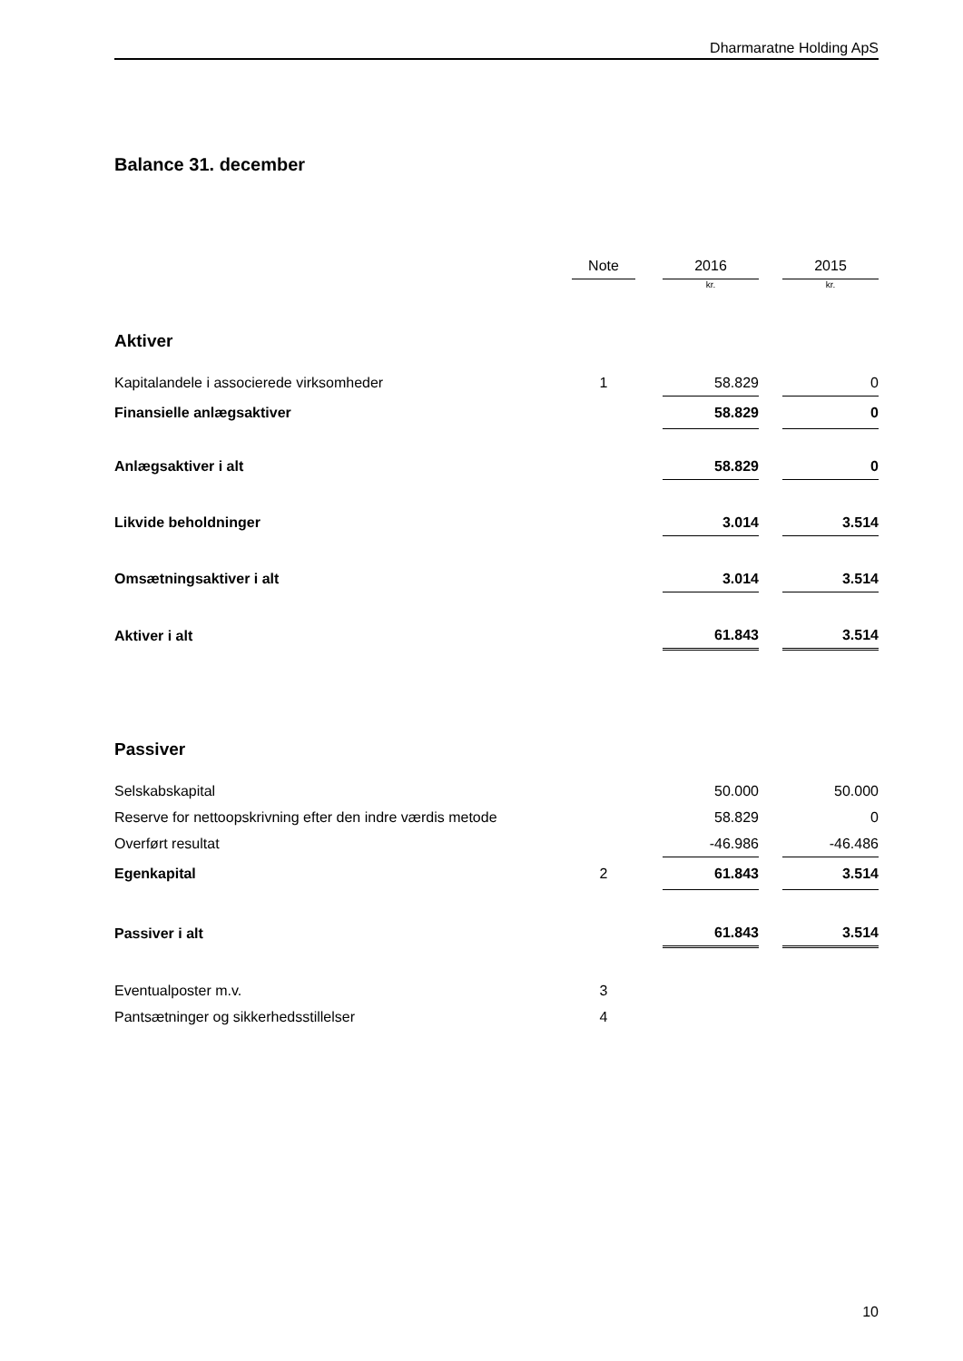Dharmaratne Holding ApS
Balance 31. december
| | Note | | 2016 | | 2015 |
| | | | kr. | | kr. |
| Aktiver | | | | | |
| Kapitalandele i associerede virksomheder | 1 | | 58.829 | | 0 |
| Finansielle anlægsaktiver | | | 58.829 | | 0 |
| Anlægsaktiver i alt | | | 58.829 | | 0 |
| Likvide beholdninger | | | 3.014 | | 3.514 |
| Omsætningsaktiver i alt | | | 3.014 | | 3.514 |
| Aktiver i alt | | | 61.843 | | 3.514 |
| Passiver | | | | | |
| Selskabskapital | | | 50.000 | | 50.000 |
| Reserve for nettoopskrivning efter den indre værdis metode | | | 58.829 | | 0 |
| Overført resultat | | | -46.986 | | -46.486 |
| Egenkapital | 2 | | 61.843 | | 3.514 |
| Passiver i alt | | | 61.843 | | 3.514 |
| Eventualposter m.v. | 3 | | | | |
| Pantsætninger og sikkerhedsstillelser | 4 | | | | |
10